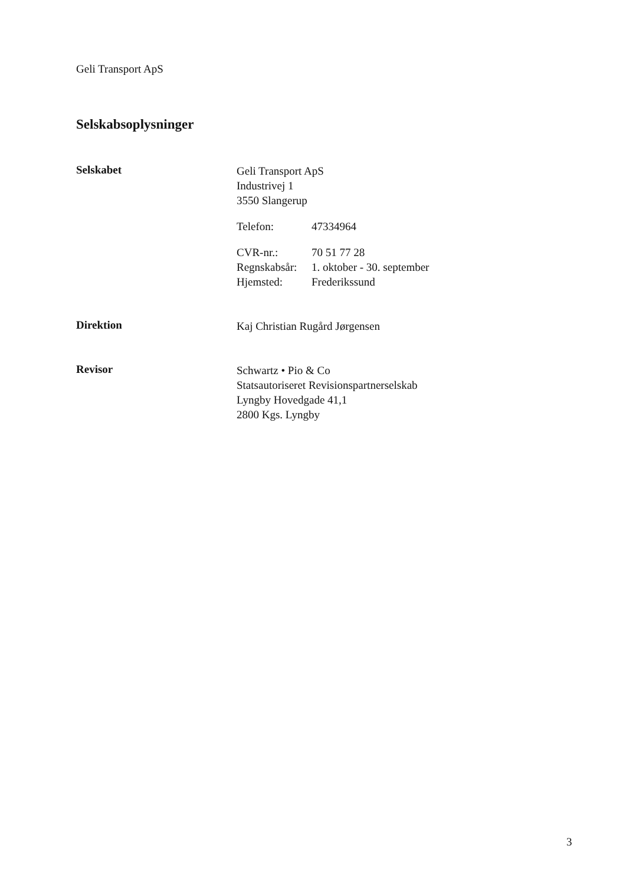Geli Transport ApS
Selskabsoplysninger
Selskabet
Geli Transport ApS
Industrivej 1
3550 Slangerup
Telefon: 47334964
CVR-nr.: 70 51 77 28
Regnskabsår: 1. oktober - 30. september
Hjemsted: Frederikssund
Direktion
Kaj Christian Rugård Jørgensen
Revisor
Schwartz • Pio & Co
Statsautoriseret Revisionspartnerselskab
Lyngby Hovedgade 41,1
2800 Kgs. Lyngby
3